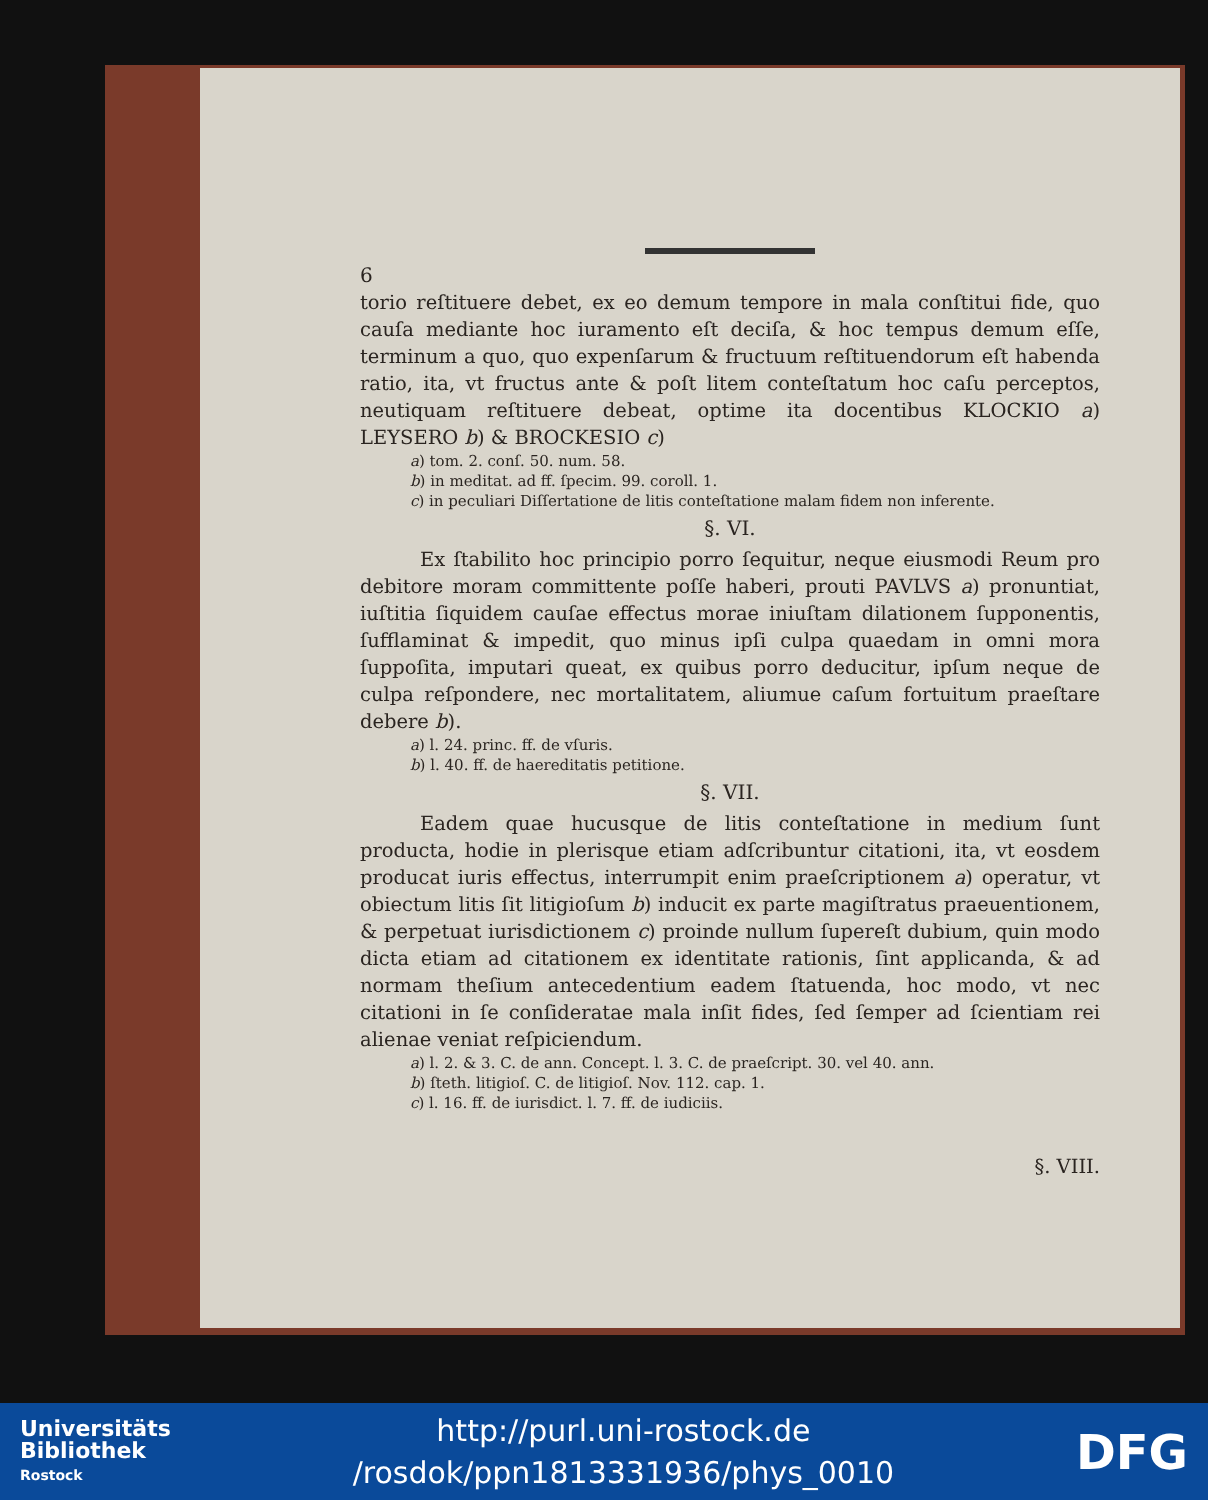6
torio reſtituere debet, ex eo demum tempore in mala conſtitui fide, quo cauſa mediante hoc iuramento eſt deciſa, & hoc tempus demum eſſe, terminum a quo, quo expenſarum & fructuum reſtituendorum eſt habenda ratio, ita, vt fructus ante & poſt litem conteſtatum hoc caſu perceptos, neutiquam reſtituere debeat, optime ita docentibus KLOCKIO a) LEYSERO b) & BROCKESIO c)
a) tom. 2. conſ. 50. num. 58.
b) in meditat. ad ff. ſpecim. 99. coroll. 1.
c) in peculiari Diſſertatione de litis conteſtatione malam fidem non inferente.
§. VI.
Ex ſtabilito hoc principio porro ſequitur, neque eiusmodi Reum pro debitore moram committente poſſe haberi, prouti PAVLVS a) pronuntiat, iuſtitia ſiquidem cauſae effectus morae iniuſtam dilationem ſupponentis, ſufflaminat & impedit, quo minus ipſi culpa quaedam in omni mora ſuppoſita, imputari queat, ex quibus porro deducitur, ipſum neque de culpa reſpondere, nec mortalitatem, aliumue caſum fortuitum praeſtare debere b).
a) l. 24. princ. ff. de vſuris.
b) l. 40. ff. de haereditatis petitione.
§. VII.
Eadem quae hucusque de litis conteſtatione in medium ſunt producta, hodie in plerisque etiam adſcribuntur citationi, ita, vt eosdem producat iuris effectus, interrumpit enim praeſcriptionem a) operatur, vt obiectum litis ſit litigioſum b) inducit ex parte magiſtratus praeuentionem, & perpetuat iurisdictionem c) proinde nullum ſupereſt dubium, quin modo dicta etiam ad citationem ex identitate rationis, ſint applicanda, & ad normam theſium antecedentium eadem ſtatuenda, hoc modo, vt nec citationi in ſe conſideratae mala inſit fides, ſed ſemper ad ſcientiam rei alienae veniat reſpiciendum.
a) l. 2. & 3. C. de ann. Concept. l. 3. C. de praeſcript. 30. vel 40. ann.
b) ſteth. litigioſ. C. de litigioſ. Nov. 112. cap. 1.
c) l. 16. ff. de iurisdict. l. 7. ff. de iudiciis.
§. VIII.
Universitäts
Bibliothek
Rostock
http://purl.uni-rostock.de
/rosdok/ppn1813331936/phys_0010
DFG